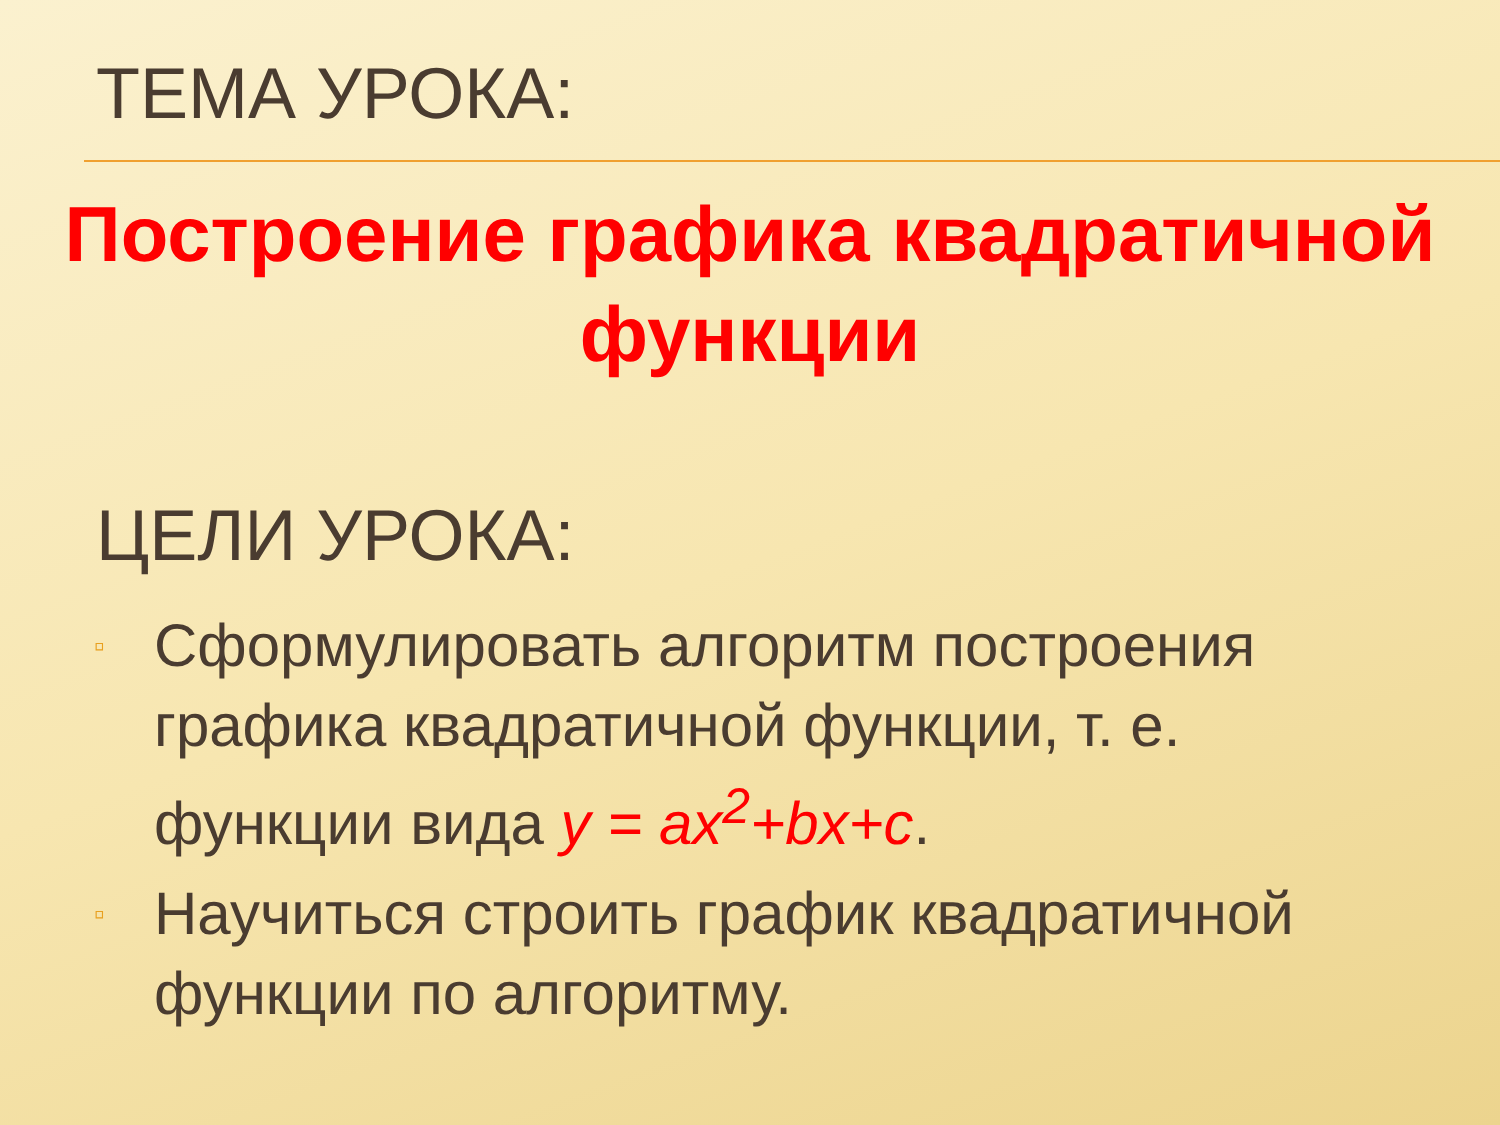ТЕМА УРОКА:
Построение графика квадратичной
функции
ЦЕЛИ УРОКА:
▫ Сформулировать алгоритм построения графика квадратичной функции, т. е. функции вида y = ax<sup>2</sup>+bx+c.
▫ Научиться строить график квадратичной функции по алгоритму.